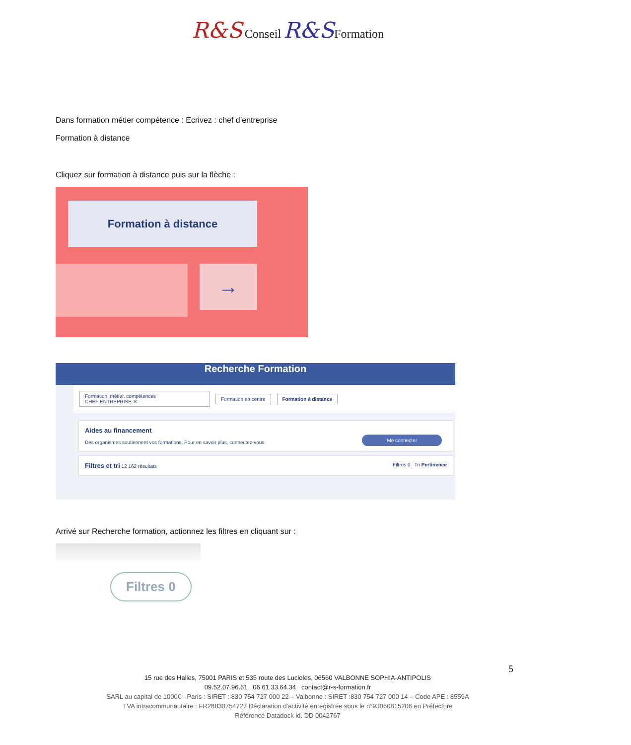R&S Conseil R&S Formation
Dans formation métier compétence : Ecrivez : chef d’entreprise
Formation à distance
Cliquez sur formation à distance puis sur la flèche :
Formation à distance
→
Recherche Formation
Formation, métier, compétences
CHEF ENTREPRISE ✕
Formation en centre Formation à distance
Aides au financement
Des organismes soutiennent vos formations. Pour en savoir plus, connectez-vous.
Me connecter
Filtres et tri 12 162 résultats Filtres 0 Tri Pertinence
Arrivé sur Recherche formation, actionnez les filtres en cliquant sur :
Filtres 0
5
15 rue des Halles, 75001 PARIS et 535 route des Lucioles, 06560 VALBONNE SOPHIA-ANTIPOLIS
09.52.07.96.61 06.61.33.64.34 contact@r-s-formation.fr
SARL au capital de 1000€ - Paris : SIRET : 830 754 727 000 22 – Valbonne : SIRET :830 754 727 000 14 – Code APE : 8559A
TVA intracommunautaire : FR28830754727 Déclaration d’activité enregistrée sous le n°93060815206 en Préfecture
Référencé Datadock id. DD 0042767